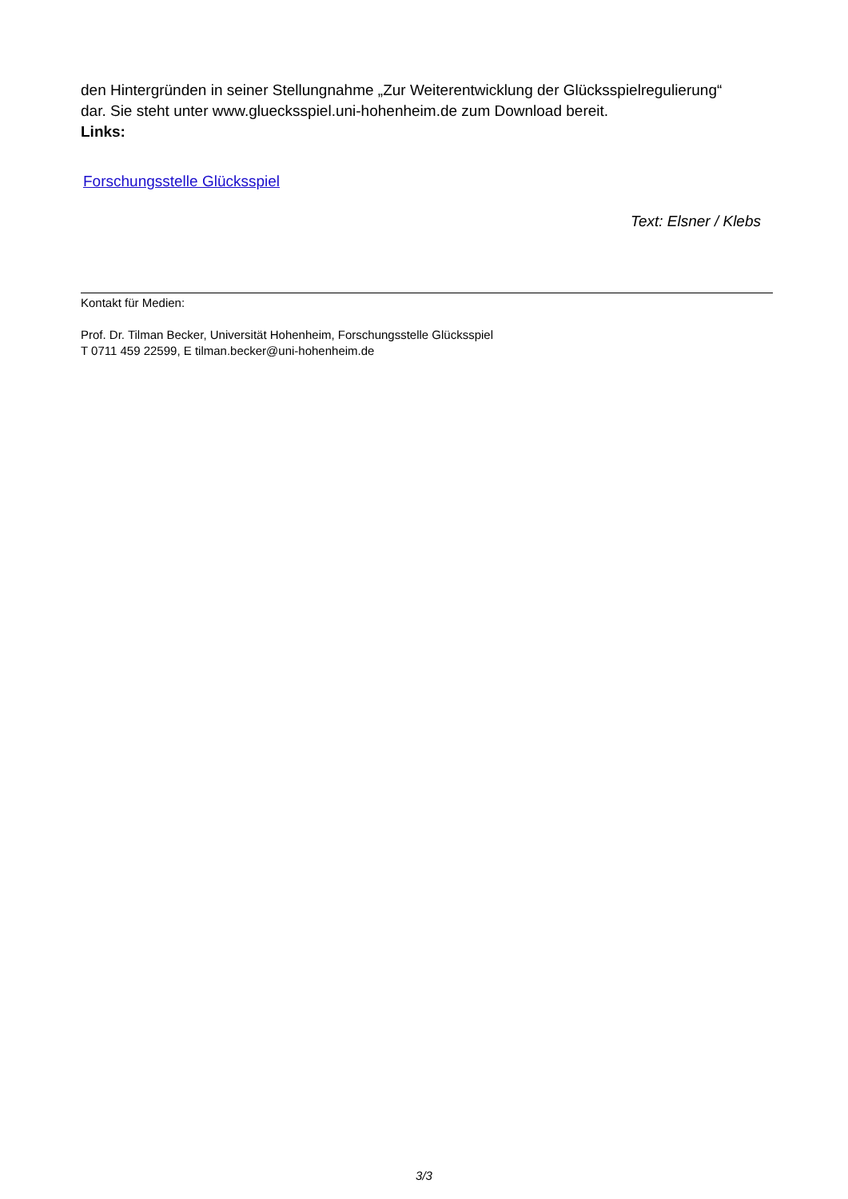den Hintergründen in seiner Stellungnahme „Zur Weiterentwicklung der Glücksspielregulierung“
dar. Sie steht unter www.gluecksspiel.uni-hohenheim.de zum Download bereit.
Links:
Forschungsstelle Glücksspiel
Text: Elsner / Klebs
Kontakt für Medien:
Prof. Dr. Tilman Becker, Universität Hohenheim, Forschungsstelle Glücksspiel
T 0711 459 22599, E tilman.becker@uni-hohenheim.de
3/3